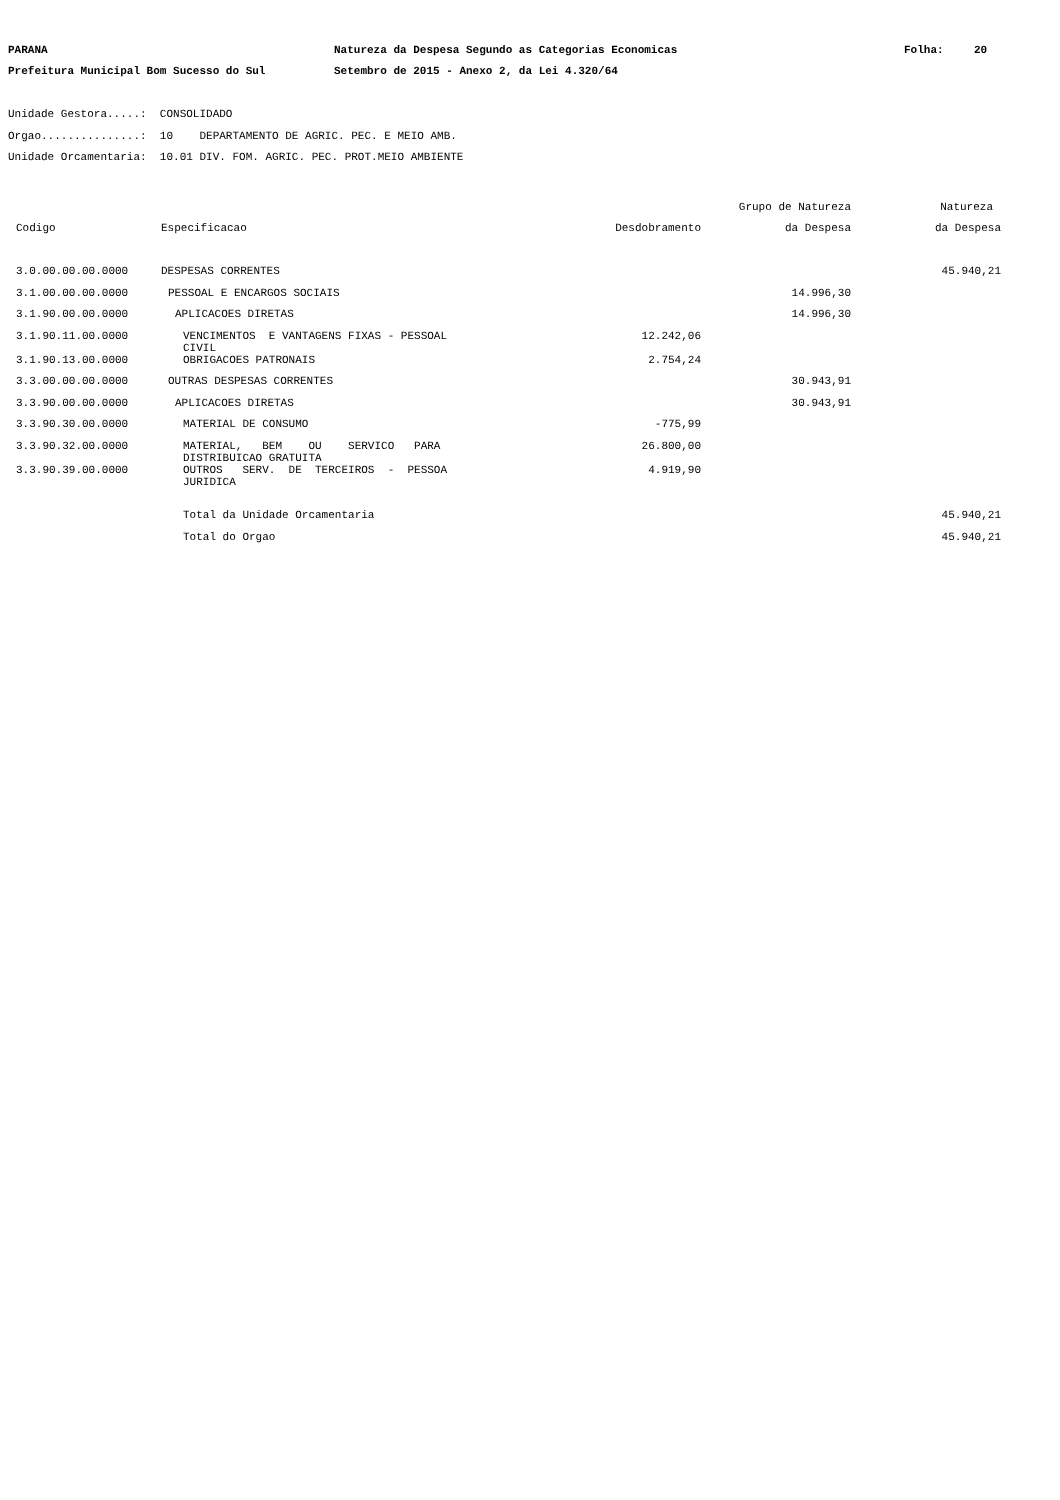PARANA Natureza da Despesa Segundo as Categorias Economicas Folha: 20
Prefeitura Municipal Bom Sucesso do Sul Setembro de 2015 - Anexo 2, da Lei 4.320/64
Unidade Gestora.....: CONSOLIDADO
Orgao...............: 10 DEPARTAMENTO DE AGRIC. PEC. E MEIO AMB.
Unidade Orcamentaria: 10.01 DIV. FOM. AGRIC. PEC. PROT.MEIO AMBIENTE
| | | | Grupo de Natureza | Natureza |
| --- | --- | --- | --- | --- |
| Codigo | Especificacao | Desdobramento | da Despesa | da Despesa |
| 3.0.00.00.00.0000 | DESPESAS CORRENTES | | | 45.940,21 |
| 3.1.00.00.00.0000 | PESSOAL E ENCARGOS SOCIAIS | | 14.996,30 | |
| 3.1.90.00.00.0000 | APLICACOES DIRETAS | | 14.996,30 | |
| 3.1.90.11.00.0000 | VENCIMENTOS E VANTAGENS FIXAS - PESSOAL CIVIL | 12.242,06 | | |
| 3.1.90.13.00.0000 | OBRIGACOES PATRONAIS | 2.754,24 | | |
| 3.3.00.00.00.0000 | OUTRAS DESPESAS CORRENTES | | 30.943,91 | |
| 3.3.90.00.00.0000 | APLICACOES DIRETAS | | 30.943,91 | |
| 3.3.90.30.00.0000 | MATERIAL DE CONSUMO | -775,99 | | |
| 3.3.90.32.00.0000 | MATERIAL, BEM OU SERVICO PARA DISTRIBUICAO GRATUITA | 26.800,00 | | |
| 3.3.90.39.00.0000 | OUTROS SERV. DE TERCEIROS - PESSOA JURIDICA | 4.919,90 | | |
| | Total da Unidade Orcamentaria | | | 45.940,21 |
| | Total do Orgao | | | 45.940,21 |